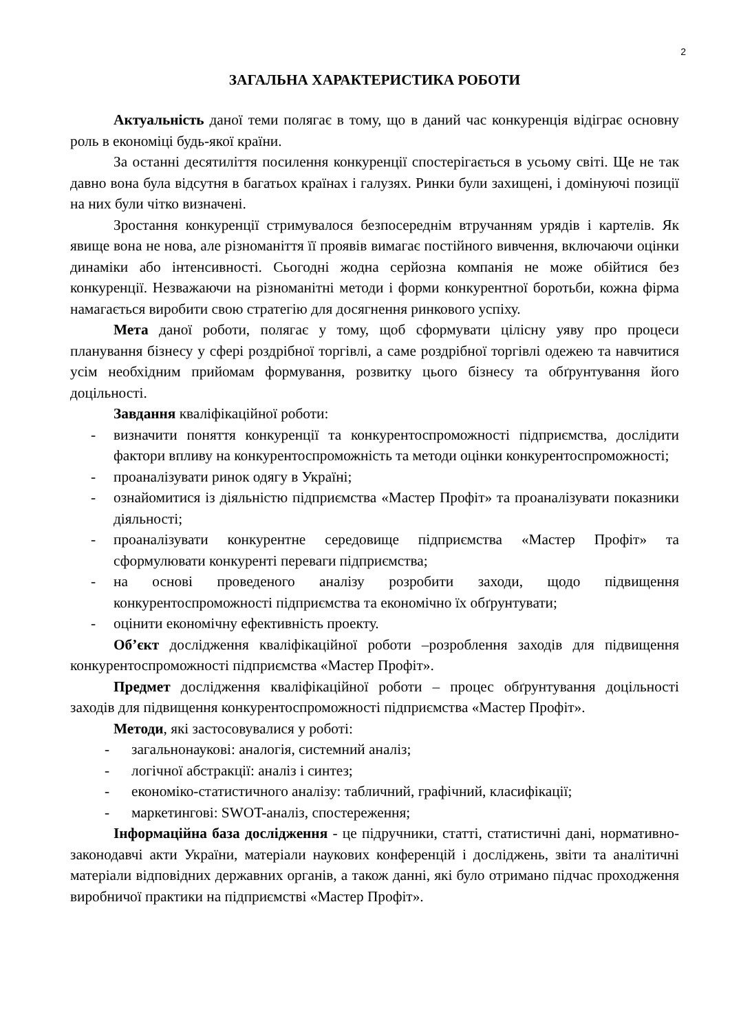2
ЗАГАЛЬНА ХАРАКТЕРИСТИКА РОБОТИ
Актуальність даної теми полягає в тому, що в даний час конкуренція відіграє основну роль в економіці будь-якої країни.
За останні десятиліття посилення конкуренції спостерігається в усьому світі. Ще не так давно вона була відсутня в багатьох країнах і галузях. Ринки були захищені, і домінуючі позиції на них були чітко визначені.
Зростання конкуренції стримувалося безпосереднім втручанням урядів і картелів. Як явище вона не нова, але різноманіття її проявів вимагає постійного вивчення, включаючи оцінки динаміки або інтенсивності. Сьогодні жодна серйозна компанія не може обійтися без конкуренції. Незважаючи на різноманітні методи і форми конкурентної боротьби, кожна фірма намагається виробити свою стратегію для досягнення ринкового успіху.
Мета даної роботи, полягає у тому, щоб сформувати цілісну уяву про процеси планування бізнесу у сфері роздрібної торгівлі, а саме роздрібної торгівлі одежею та навчитися усім необхідним прийомам формування, розвитку цього бізнесу та обґрунтування його доцільності.
Завдання кваліфікаційної роботи:
- визначити поняття конкуренції та конкурентоспроможності підприємства, дослідити фактори впливу на конкурентоспроможність та методи оцінки конкурентоспроможності;
- проаналізувати ринок одягу в Україні;
- ознайомитися із діяльністю підприємства «Мастер Профіт» та проаналізувати показники діяльності;
- проаналізувати конкурентне середовище підприємства «Мастер Профіт» та сформулювати конкуренті переваги підприємства;
- на основі проведеного аналізу розробити заходи, щодо підвищення конкурентоспроможності підприємства та економічно їх обґрунтувати;
- оцінити економічну ефективність проекту.
Об’єкт дослідження кваліфікаційної роботи –розроблення заходів для підвищення конкурентоспроможності підприємства «Мастер Профіт».
Предмет дослідження кваліфікаційної роботи – процес обґрунтування доцільності заходів для підвищення конкурентоспроможності підприємства «Мастер Профіт».
Методи, які застосовувалися у роботі:
- загальнонаукові: аналогія, системний аналіз;
- логічної абстракції: аналіз і синтез;
- економіко-статистичного аналізу: табличний, графічний, класифікації;
- маркетингові: SWOT-аналіз, спостереження;
Інформаційна база дослідження - це підручники, статті, статистичні дані, нормативно-законодавчі акти України, матеріали наукових конференцій і досліджень, звіти та аналітичні матеріали відповідних державних органів, а також данні, які було отримано підчас проходження виробничої практики на підприємстві «Мастер Профіт».